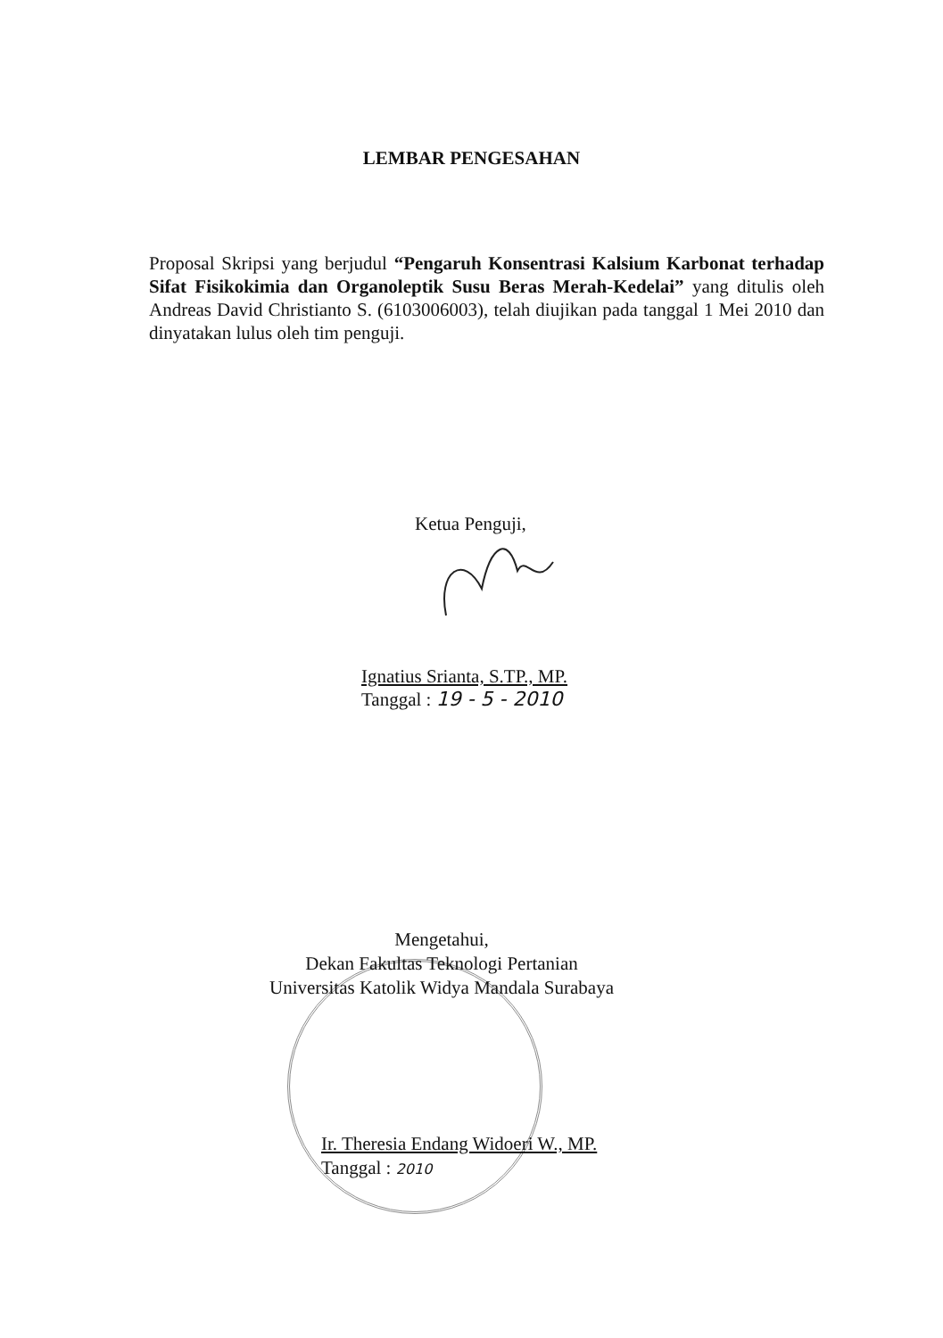LEMBAR PENGESAHAN
Proposal Skripsi yang berjudul “Pengaruh Konsentrasi Kalsium Karbonat terhadap Sifat Fisikokimia dan Organoleptik Susu Beras Merah-Kedelai” yang ditulis oleh Andreas David Christianto S. (6103006003), telah diujikan pada tanggal 1 Mei 2010 dan dinyatakan lulus oleh tim penguji.
Ketua Penguji,
Ignatius Srianta, S.TP., MP.
Tanggal : 19 - 5 - 2010
Mengetahui,
Dekan Fakultas Teknologi Pertanian
Universitas Katolik Widya Mandala Surabaya
Ir. Theresia Endang Widoeri W., MP.
Tanggal : 2010